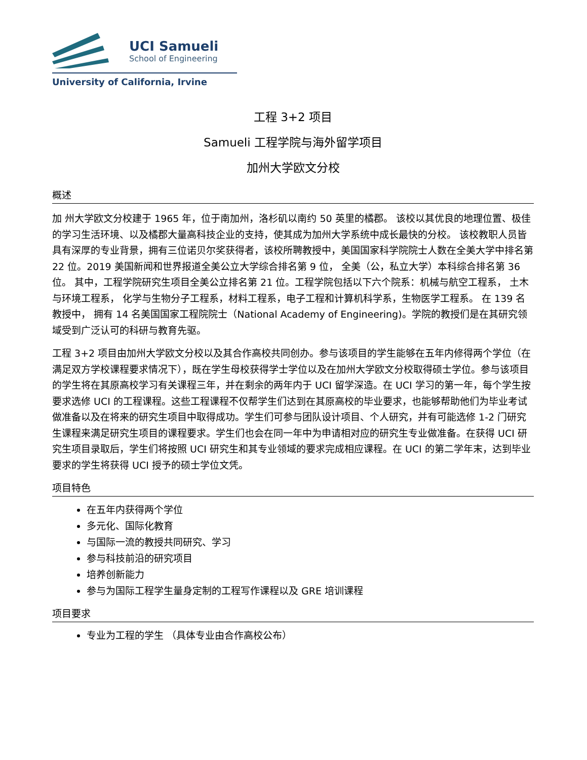UCI Samueli
School of Engineering
University of California, Irvine
工程 3+2 项目
Samueli 工程学院与海外留学项目
加州大学欧文分校
概述
加 州大学欧文分校建于 1965 年，位于南加州，洛杉矶以南约 50 英里的橘郡。 该校以其优良的地理位置、极佳的学习生活环境、以及橘郡大量高科技企业的支持，使其成为加州大学系统中成长最快的分校。 该校教职人员皆具有深厚的专业背景，拥有三位诺贝尔奖获得者，该校所聘教授中，美国国家科学院院士人数在全美大学中排名第 22 位。2019 美国新闻和世界报道全美公立大学综合排名第 9 位， 全美（公，私立大学）本科综合排名第 36 位。 其中，工程学院研究生项目全美公立排名第 21 位。工程学院包括以下六个院系：机械与航空工程系， 土木与环境工程系， 化学与生物分子工程系，材料工程系，电子工程和计算机科学系，生物医学工程系。 在 139 名教授中， 拥有 14 名美国国家工程院院士（National Academy of Engineering)。学院的教授们是在其研究领域受到广泛认可的科研与教育先驱。
工程 3+2 项目由加州大学欧文分校以及其合作高校共同创办。参与该项目的学生能够在五年内修得两个学位（在满足双方学校课程要求情况下），既在学生母校获得学士学位以及在加州大学欧文分校取得硕士学位。参与该项目的学生将在其原高校学习有关课程三年，并在剩余的两年内于 UCI 留学深造。在 UCI 学习的第一年，每个学生按要求选修 UCI 的工程课程。这些工程课程不仅帮学生们达到在其原高校的毕业要求，也能够帮助他们为毕业考试做准备以及在将来的研究生项目中取得成功。学生们可参与团队设计项目、个人研究，并有可能选修 1-2 门研究生课程来满足研究生项目的课程要求。学生们也会在同一年中为申请相对应的研究生专业做准备。在获得 UCI 研究生项目录取后，学生们将按照 UCI 研究生和其专业领域的要求完成相应课程。在 UCI 的第二学年末，达到毕业要求的学生将获得 UCI 授予的硕士学位文凭。
项目特色
在五年内获得两个学位
多元化、国际化教育
与国际一流的教授共同研究、学习
参与科技前沿的研究项目
培养创新能力
参与为国际工程学生量身定制的工程写作课程以及 GRE 培训课程
项目要求
专业为工程的学生 （具体专业由合作高校公布）